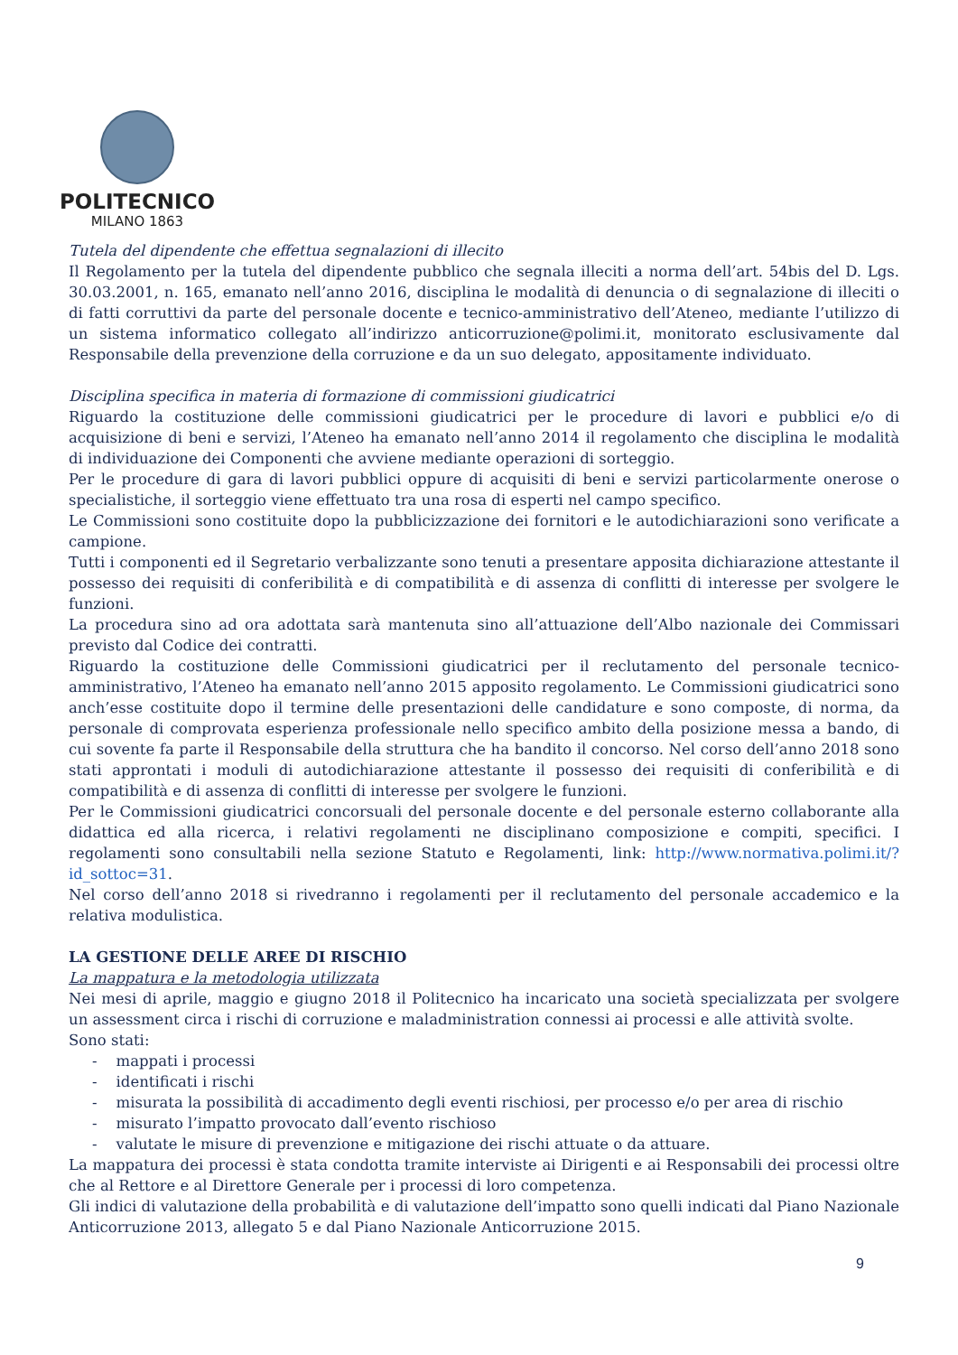POLITECNICO
MILANO 1863
Tutela del dipendente che effettua segnalazioni di illecito
Il Regolamento per la tutela del dipendente pubblico che segnala illeciti a norma dell’art. 54bis del D. Lgs. 30.03.2001, n. 165, emanato nell’anno 2016, disciplina le modalità di denuncia o di segnalazione di illeciti o di fatti corruttivi da parte del personale docente e tecnico-amministrativo dell’Ateneo, mediante l’utilizzo di un sistema informatico collegato all’indirizzo anticorruzione@polimi.it, monitorato esclusivamente dal Responsabile della prevenzione della corruzione e da un suo delegato, appositamente individuato.
Disciplina specifica in materia di formazione di commissioni giudicatrici
Riguardo la costituzione delle commissioni giudicatrici per le procedure di lavori e pubblici e/o di acquisizione di beni e servizi, l’Ateneo ha emanato nell’anno 2014 il regolamento che disciplina le modalità di individuazione dei Componenti che avviene mediante operazioni di sorteggio.
Per le procedure di gara di lavori pubblici oppure di acquisiti di beni e servizi particolarmente onerose o specialistiche, il sorteggio viene effettuato tra una rosa di esperti nel campo specifico.
Le Commissioni sono costituite dopo la pubblicizzazione dei fornitori e le autodichiarazioni sono verificate a campione.
Tutti i componenti ed il Segretario verbalizzante sono tenuti a presentare apposita dichiarazione attestante il possesso dei requisiti di conferibilità e di compatibilità e di assenza di conflitti di interesse per svolgere le funzioni.
La procedura sino ad ora adottata sarà mantenuta sino all’attuazione dell’Albo nazionale dei Commissari previsto dal Codice dei contratti.
Riguardo la costituzione delle Commissioni giudicatrici per il reclutamento del personale tecnico-amministrativo, l’Ateneo ha emanato nell’anno 2015 apposito regolamento. Le Commissioni giudicatrici sono anch’esse costituite dopo il termine delle presentazioni delle candidature e sono composte, di norma, da personale di comprovata esperienza professionale nello specifico ambito della posizione messa a bando, di cui sovente fa parte il Responsabile della struttura che ha bandito il concorso. Nel corso dell’anno 2018 sono stati approntati i moduli di autodichiarazione attestante il possesso dei requisiti di conferibilità e di compatibilità e di assenza di conflitti di interesse per svolgere le funzioni.
Per le Commissioni giudicatrici concorsuali del personale docente e del personale esterno collaborante alla didattica ed alla ricerca, i relativi regolamenti ne disciplinano composizione e compiti, specifici. I regolamenti sono consultabili nella sezione Statuto e Regolamenti, link: http://www.normativa.polimi.it/?id_sottoc=31.
Nel corso dell’anno 2018 si rivedranno i regolamenti per il reclutamento del personale accademico e la relativa modulistica.
LA GESTIONE DELLE AREE DI RISCHIO
La mappatura e la metodologia utilizzata
Nei mesi di aprile, maggio e giugno 2018 il Politecnico ha incaricato una società specializzata per svolgere un assessment circa i rischi di corruzione e maladministration connessi ai processi e alle attività svolte.
Sono stati:
- mappati i processi
- identificati i rischi
- misurata la possibilità di accadimento degli eventi rischiosi, per processo e/o per area di rischio
- misurato l’impatto provocato dall’evento rischioso
- valutate le misure di prevenzione e mitigazione dei rischi attuate o da attuare.
La mappatura dei processi è stata condotta tramite interviste ai Dirigenti e ai Responsabili dei processi oltre che al Rettore e al Direttore Generale per i processi di loro competenza.
Gli indici di valutazione della probabilità e di valutazione dell’impatto sono quelli indicati dal Piano Nazionale Anticorruzione 2013, allegato 5 e dal Piano Nazionale Anticorruzione 2015.
9